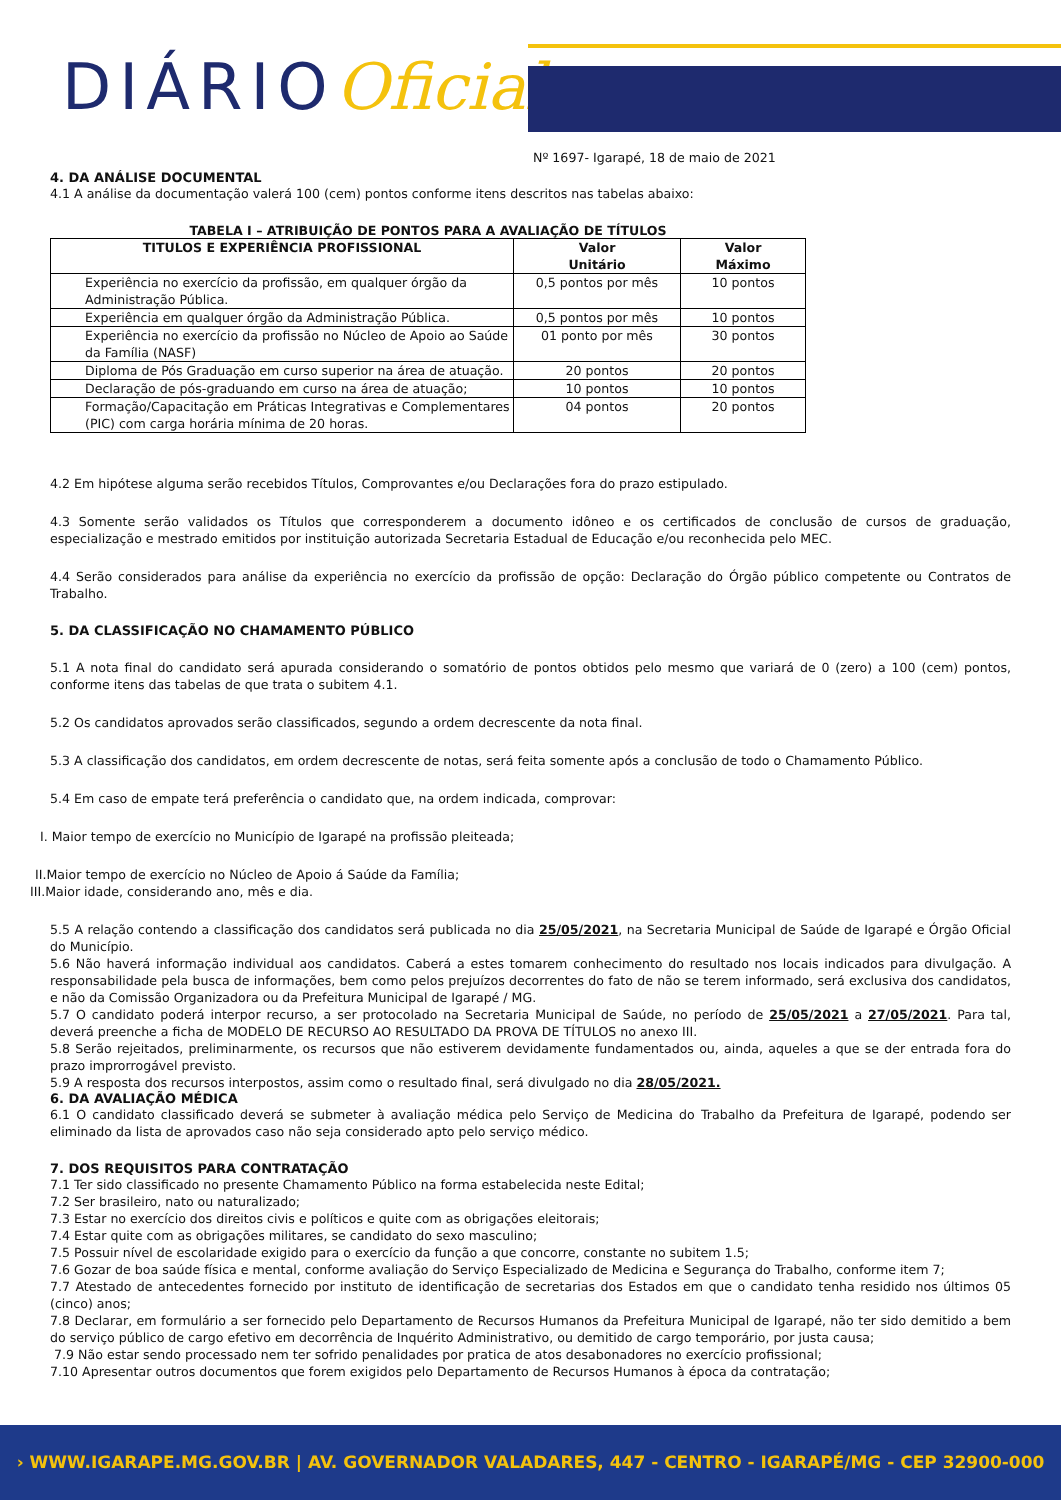DIÁRIOOficial
Nº 1697- Igarapé, 18 de maio de 2021
4. DA ANÁLISE DOCUMENTAL
4.1 A análise da documentação valerá 100 (cem) pontos conforme itens descritos nas tabelas abaixo:
TABELA I – ATRIBUIÇÃO DE PONTOS PARA A AVALIAÇÃO DE TÍTULOS
| TITULOS E EXPERIÊNCIA PROFISSIONAL | Valor Unitário | Valor Máximo |
| --- | --- | --- |
| Experiência no exercício da profissão, em qualquer órgão da Administração Pública. | 0,5 pontos por mês | 10 pontos |
| Experiência em qualquer órgão da Administração Pública. | 0,5 pontos por mês | 10 pontos |
| Experiência no exercício da profissão no Núcleo de Apoio ao Saúde da Família (NASF) | 01 ponto por mês | 30 pontos |
| Diploma de Pós Graduação em curso superior na área de atuação. | 20 pontos | 20 pontos |
| Declaração de pós-graduando em curso na área de atuação; | 10 pontos | 10 pontos |
| Formação/Capacitação em Práticas Integrativas e Complementares (PIC) com carga horária mínima de 20 horas. | 04 pontos | 20 pontos |
4.2 Em hipótese alguma serão recebidos Títulos, Comprovantes e/ou Declarações fora do prazo estipulado.
4.3 Somente serão validados os Títulos que corresponderem a documento idôneo e os certificados de conclusão de cursos de graduação, especialização e mestrado emitidos por instituição autorizada Secretaria Estadual de Educação e/ou reconhecida pelo MEC.
4.4 Serão considerados para análise da experiência no exercício da profissão de opção: Declaração do Órgão público competente ou Contratos de Trabalho.
5. DA CLASSIFICAÇÃO NO CHAMAMENTO PÚBLICO
5.1 A nota final do candidato será apurada considerando o somatório de pontos obtidos pelo mesmo que variará de 0 (zero) a 100 (cem) pontos, conforme itens das tabelas de que trata o subitem 4.1.
5.2 Os candidatos aprovados serão classificados, segundo a ordem decrescente da nota final.
5.3 A classificação dos candidatos, em ordem decrescente de notas, será feita somente após a conclusão de todo o Chamamento Público.
5.4 Em caso de empate terá preferência o candidato que, na ordem indicada, comprovar:
I. Maior tempo de exercício no Município de Igarapé na profissão pleiteada;
II.Maior tempo de exercício no Núcleo de Apoio á Saúde da Família;
III.Maior idade, considerando ano, mês e dia.
5.5 A relação contendo a classificação dos candidatos será publicada no dia 25/05/2021, na Secretaria Municipal de Saúde de Igarapé e Órgão Oficial do Município.
5.6 Não haverá informação individual aos candidatos. Caberá a estes tomarem conhecimento do resultado nos locais indicados para divulgação. A responsabilidade pela busca de informações, bem como pelos prejuízos decorrentes do fato de não se terem informado, será exclusiva dos candidatos, e não da Comissão Organizadora ou da Prefeitura Municipal de Igarapé / MG.
5.7 O candidato poderá interpor recurso, a ser protocolado na Secretaria Municipal de Saúde, no período de 25/05/2021 a 27/05/2021. Para tal, deverá preenche a ficha de MODELO DE RECURSO AO RESULTADO DA PROVA DE TÍTULOS no anexo III.
5.8 Serão rejeitados, preliminarmente, os recursos que não estiverem devidamente fundamentados ou, ainda, aqueles a que se der entrada fora do prazo improrrogável previsto.
5.9 A resposta dos recursos interpostos, assim como o resultado final, será divulgado no dia 28/05/2021.
6. DA AVALIAÇÃO MÉDICA
6.1 O candidato classificado deverá se submeter à avaliação médica pelo Serviço de Medicina do Trabalho da Prefeitura de Igarapé, podendo ser eliminado da lista de aprovados caso não seja considerado apto pelo serviço médico.
7. DOS REQUISITOS PARA CONTRATAÇÃO
7.1 Ter sido classificado no presente Chamamento Público na forma estabelecida neste Edital;
7.2 Ser brasileiro, nato ou naturalizado;
7.3 Estar no exercício dos direitos civis e políticos e quite com as obrigações eleitorais;
7.4 Estar quite com as obrigações militares, se candidato do sexo masculino;
7.5 Possuir nível de escolaridade exigido para o exercício da função a que concorre, constante no subitem 1.5;
7.6 Gozar de boa saúde física e mental, conforme avaliação do Serviço Especializado de Medicina e Segurança do Trabalho, conforme item 7;
7.7 Atestado de antecedentes fornecido por instituto de identificação de secretarias dos Estados em que o candidato tenha residido nos últimos 05 (cinco) anos;
7.8 Declarar, em formulário a ser fornecido pelo Departamento de Recursos Humanos da Prefeitura Municipal de Igarapé, não ter sido demitido a bem do serviço público de cargo efetivo em decorrência de Inquérito Administrativo, ou demitido de cargo temporário, por justa causa;
7.9 Não estar sendo processado nem ter sofrido penalidades por pratica de atos desabonadores no exercício profissional;
7.10 Apresentar outros documentos que forem exigidos pelo Departamento de Recursos Humanos à época da contratação;
› WWW.IGARAPE.MG.GOV.BR | AV. GOVERNADOR VALADARES, 447 - CENTRO - IGARAPÉ/MG - CEP 32900-000